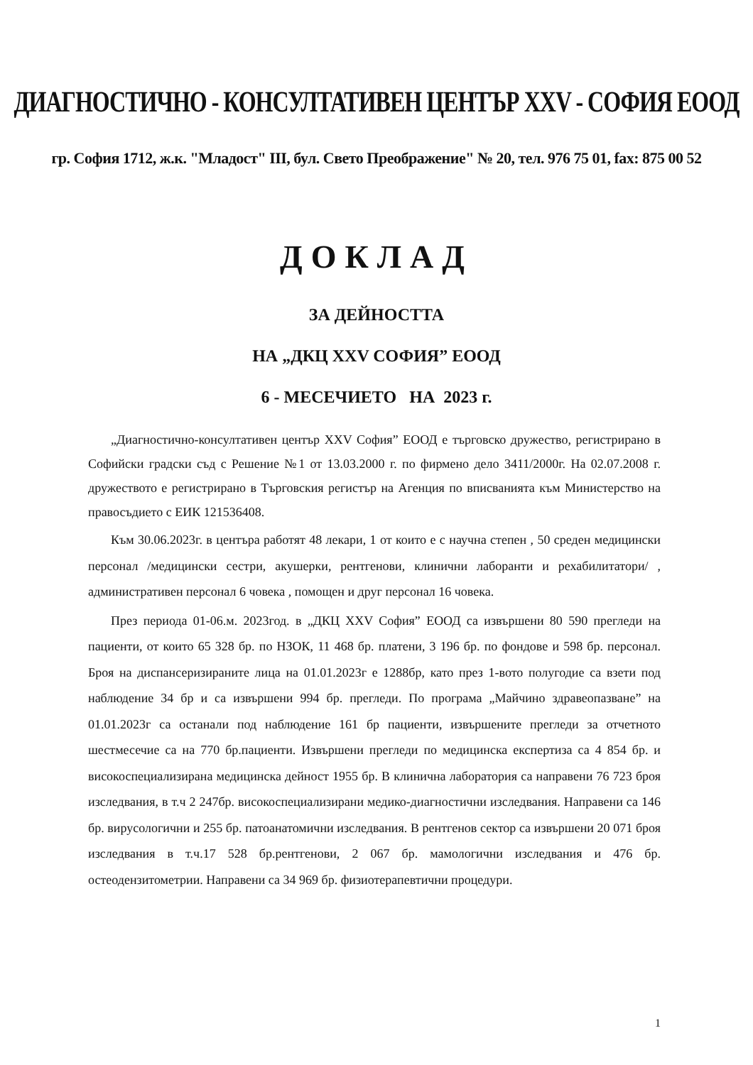ДИАГНОСТИЧНО - КОНСУЛТАТИВЕН ЦЕНТЪР XXV - СОФИЯ ЕООД
гр. София 1712, ж.к. "Младост" III, бул. Свето Преображение" № 20, тел. 976 75 01, fax: 875 00 52
ДОКЛАД
ЗА ДЕЙНОСТТА
НА „ДКЦ XXV СОФИЯ” ЕООД
6 - МЕСЕЧИЕТО НА 2023 г.
„Диагностично-консултативен център XXV София” ЕООД е търговско дружество, регистрирано в Софийски градски съд с Решение №1 от 13.03.2000 г. по фирмено дело 3411/2000г. На 02.07.2008 г. дружеството е регистрирано в Търговския регистър на Агенция по вписванията към Министерство на правосъдието с ЕИК 121536408.
Към 30.06.2023г. в центъра работят 48 лекари, 1 от които е с научна степен , 50 среден медицински персонал /медицински сестри, акушерки, рентгенови, клинични лаборанти и рехабилитатори/ , административен персонал 6 човека , помощен и друг персонал 16 човека.
През периода 01-06.м. 2023год. в „ДКЦ XXV София” ЕООД са извършени 80 590 прегледи на пациенти, от които 65 328 бр. по НЗОК, 11 468 бр. платени, 3 196 бр. по фондове и 598 бр. персонал. Броя на диспансеризираните лица на 01.01.2023г е 1288бр, като през 1-вото полугодие са взети под наблюдение 34 бр и са извършени 994 бр. прегледи. По програма „Майчино здравеопазване” на 01.01.2023г са останали под наблюдение 161 бр пациенти, извършените прегледи за отчетното шестмесечие са на 770 бр.пациенти. Извършени прегледи по медицинска експертиза са 4 854 бр. и високоспециализирана медицинска дейност 1955 бр. В клинична лаборатория са направени 76 723 броя изследвания, в т.ч 2 247бр. високоспециализирани медико-диагностични изследвания. Направени са 146 бр. вирусологични и 255 бр. патоанатомични изследвания. В рентгенов сектор са извършени 20 071 броя изследвания в т.ч.17 528 бр.рентгенови, 2 067 бр. мамологични изследвания и 476 бр. остеодензитометрии. Направени са 34 969 бр. физиотерапевтични процедури.
1